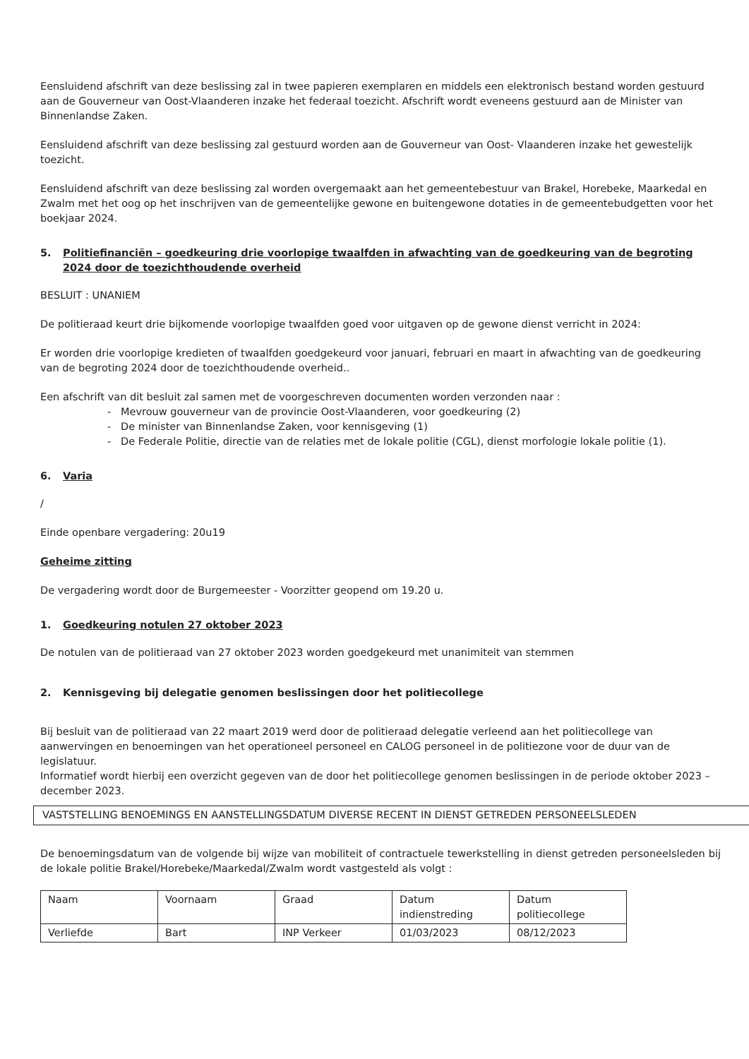Eensluidend afschrift van deze beslissing zal in twee papieren exemplaren en middels een elektronisch bestand worden gestuurd aan de Gouverneur van Oost-Vlaanderen inzake het federaal toezicht. Afschrift wordt eveneens gestuurd aan de Minister van Binnenlandse Zaken.
Eensluidend afschrift van deze beslissing zal gestuurd worden aan de Gouverneur van Oost- Vlaanderen inzake het gewestelijk toezicht.
Eensluidend afschrift van deze beslissing zal worden overgemaakt aan het gemeentebestuur van Brakel, Horebeke, Maarkedal en Zwalm met het oog op het inschrijven van de gemeentelijke gewone en buitengewone dotaties in de gemeentebudgetten voor het boekjaar 2024.
5. Politiefinanciën – goedkeuring drie voorlopige twaalfden in afwachting van de goedkeuring van de begroting 2024 door de toezichthoudende overheid
BESLUIT : UNANIEM
De politieraad keurt drie bijkomende voorlopige twaalfden goed voor uitgaven op de gewone dienst verricht in 2024:
Er worden drie voorlopige kredieten of twaalfden goedgekeurd voor januari, februari en maart in afwachting van de goedkeuring van de begroting 2024 door de toezichthoudende overheid..
Een afschrift van dit besluit zal samen met de voorgeschreven documenten worden verzonden naar :
- Mevrouw gouverneur van de provincie Oost-Vlaanderen, voor goedkeuring (2)
- De minister van Binnenlandse Zaken, voor kennisgeving (1)
- De Federale Politie, directie van de relaties met de lokale politie (CGL), dienst morfologie lokale politie (1).
6. Varia
/
Einde openbare vergadering: 20u19
Geheime zitting
De vergadering wordt door de Burgemeester - Voorzitter geopend om 19.20 u.
1. Goedkeuring notulen 27 oktober 2023
De notulen van de politieraad van 27 oktober 2023 worden goedgekeurd met unanimiteit van stemmen
2. Kennisgeving bij delegatie genomen beslissingen door het politiecollege
Bij besluit van de politieraad van 22 maart 2019 werd door de politieraad delegatie verleend aan het politiecollege van aanwervingen en benoemingen van het operationeel personeel en CALOG personeel in de politiezone voor de duur van de legislatuur.
Informatief wordt hierbij een overzicht gegeven van de door het politiecollege genomen beslissingen in de periode oktober 2023 – december 2023.
VASTSTELLING BENOEMINGS EN AANSTELLINGSDATUM DIVERSE RECENT IN DIENST GETREDEN PERSONEELSLEDEN
De benoemingsdatum van de volgende bij wijze van mobiliteit of contractuele tewerkstelling in dienst getreden personeelsleden bij de lokale politie Brakel/Horebeke/Maarkedal/Zwalm wordt vastgesteld als volgt :
| Naam | Voornaam | Graad | Datum indienstreding | Datum politiecollege |
| Verliefde | Bart | INP Verkeer | 01/03/2023 | 08/12/2023 |